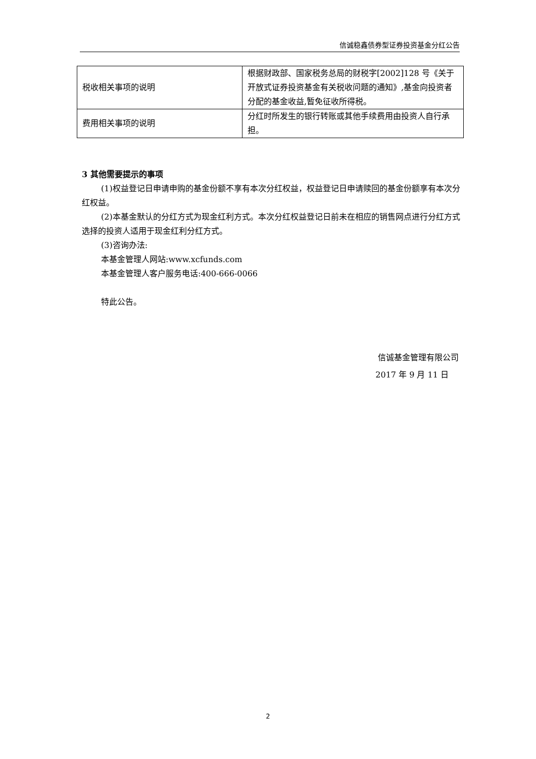信诚稳鑫债券型证券投资基金分红公告
| 税收相关事项的说明 | 根据财政部、国家税务总局的财税字[2002]128 号《关于开放式证券投资基金有关税收问题的通知》,基金向投资者分配的基金收益,暂免征收所得税。 |
| 费用相关事项的说明 | 分红时所发生的银行转账或其他手续费用由投资人自行承担。 |
3 其他需要提示的事项
(1)权益登记日申请申购的基金份额不享有本次分红权益，权益登记日申请赎回的基金份额享有本次分红权益。
(2)本基金默认的分红方式为现金红利方式。本次分红权益登记日前未在相应的销售网点进行分红方式选择的投资人适用于现金红利分红方式。
(3)咨询办法:
本基金管理人网站:www.xcfunds.com
本基金管理人客户服务电话:400-666-0066
特此公告。
信诚基金管理有限公司
2017 年 9 月 11 日
2